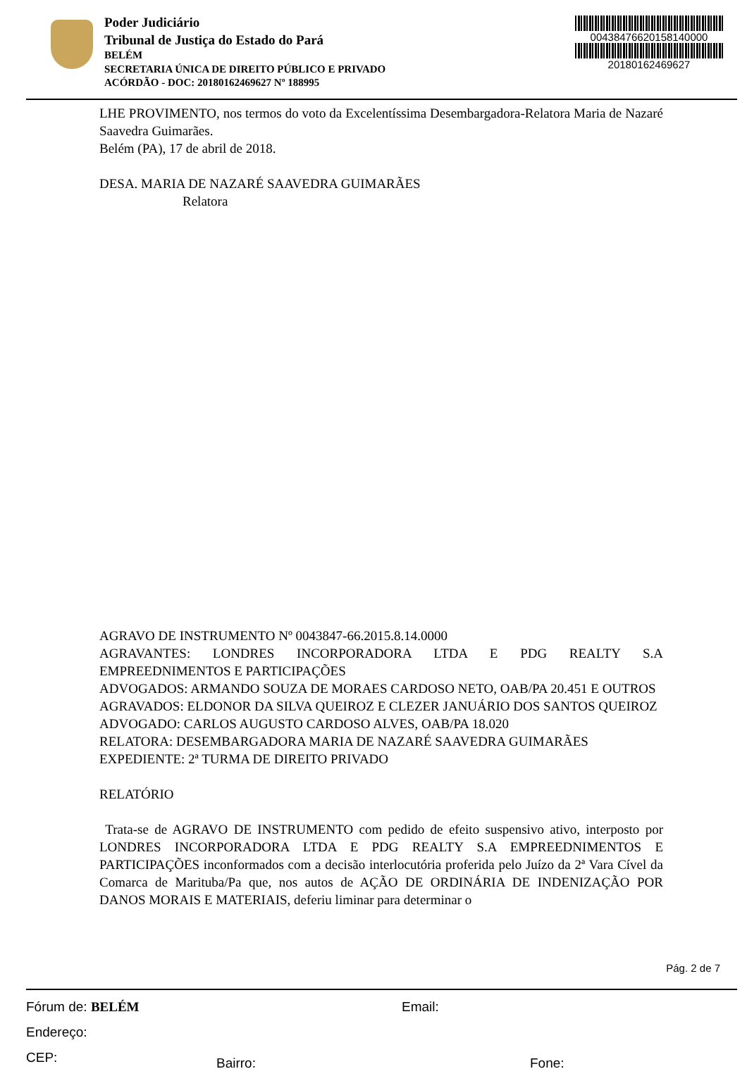Poder Judiciário
Tribunal de Justiça do Estado do Pará
BELÉM
SECRETARIA ÚNICA DE DIREITO PÚBLICO E PRIVADO
ACÓRDÃO - DOC: 20180162469627 Nº 188995
00438476620158140000
20180162469627
LHE PROVIMENTO, nos termos do voto da Excelentíssima Desembargadora-Relatora Maria de Nazaré Saavedra Guimarães.
Belém (PA), 17 de abril de 2018.
DESA. MARIA DE NAZARÉ SAAVEDRA GUIMARÃES
Relatora
AGRAVO DE INSTRUMENTO Nº 0043847-66.2015.8.14.0000
AGRAVANTES: LONDRES INCORPORADORA LTDA E PDG REALTY S.A EMPREEDNIMENTOS E PARTICIPAÇÕES
ADVOGADOS: ARMANDO SOUZA DE MORAES CARDOSO NETO, OAB/PA 20.451 E OUTROS
AGRAVADOS: ELDONOR DA SILVA QUEIROZ E CLEZER JANUÁRIO DOS SANTOS QUEIROZ
ADVOGADO: CARLOS AUGUSTO CARDOSO ALVES, OAB/PA 18.020
RELATORA: DESEMBARGADORA MARIA DE NAZARÉ SAAVEDRA GUIMARÃES
EXPEDIENTE: 2ª TURMA DE DIREITO PRIVADO
RELATÓRIO
Trata-se de AGRAVO DE INSTRUMENTO com pedido de efeito suspensivo ativo, interposto por LONDRES INCORPORADORA LTDA E PDG REALTY S.A EMPREEDNIMENTOS E PARTICIPAÇÕES inconformados com a decisão interlocutória proferida pelo Juízo da 2ª Vara Cível da Comarca de Marituba/Pa que, nos autos de AÇÃO DE ORDINÁRIA DE INDENIZAÇÃO POR DANOS MORAIS E MATERIAIS, deferiu liminar para determinar o
Pág. 2 de 7
Fórum de: BELÉM Email:
Endereço:
CEP: Bairro: Fone: